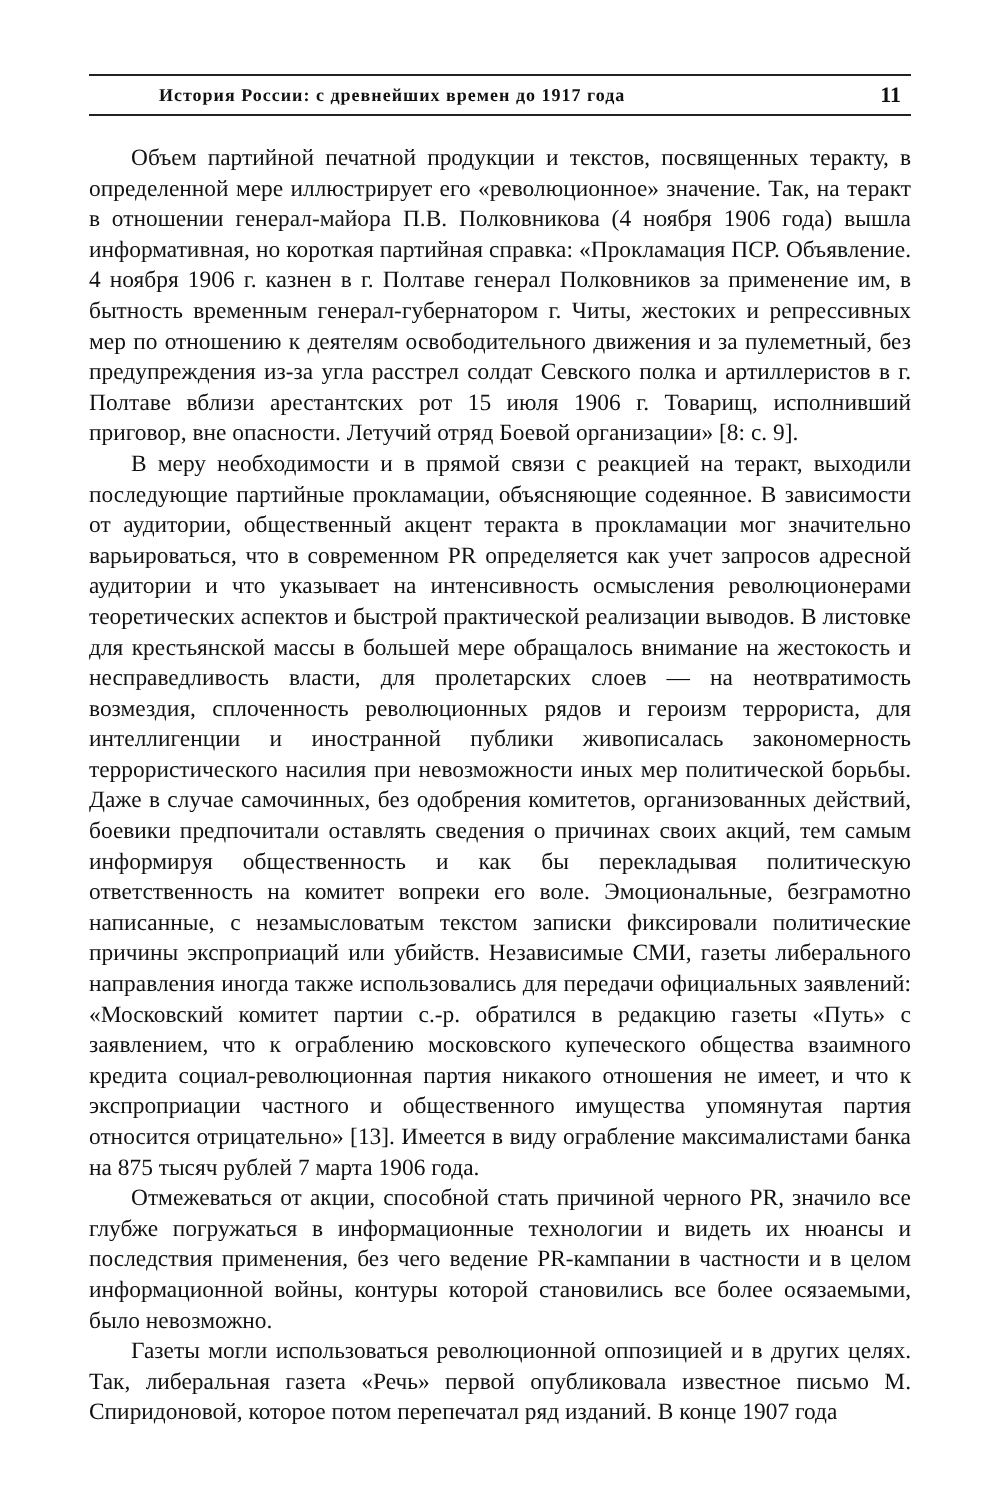История России: с древнейших времен до 1917 года 11
Объем партийной печатной продукции и текстов, посвященных теракту, в определенной мере иллюстрирует его «революционное» значение. Так, на теракт в отношении генерал-майора П.В. Полковникова (4 ноября 1906 года) вышла информативная, но короткая партийная справка: «Прокламация ПСР. Объявление. 4 ноября 1906 г. казнен в г. Полтаве генерал Полковников за применение им, в бытность временным генерал-губернатором г. Читы, жестоких и репрессивных мер по отношению к деятелям освободительного движения и за пулеметный, без предупреждения из-за угла расстрел солдат Севского полка и артиллеристов в г. Полтаве вблизи арестантских рот 15 июля 1906 г. Товарищ, исполнивший приговор, вне опасности. Летучий отряд Боевой организации» [8: с. 9].
В меру необходимости и в прямой связи с реакцией на теракт, выходили последующие партийные прокламации, объясняющие содеянное. В зависимости от аудитории, общественный акцент теракта в прокламации мог значительно варьироваться, что в современном PR определяется как учет запросов адресной аудитории и что указывает на интенсивность осмысления революционерами теоретических аспектов и быстрой практической реализации выводов. В листовке для крестьянской массы в большей мере обращалось внимание на жестокость и несправедливость власти, для пролетарских слоев — на неотвратимость возмездия, сплоченность революционных рядов и героизм террориста, для интеллигенции и иностранной публики живописалась закономерность террористического насилия при невозможности иных мер политической борьбы. Даже в случае самочинных, без одобрения комитетов, организованных действий, боевики предпочитали оставлять сведения о причинах своих акций, тем самым информируя общественность и как бы перекладывая политическую ответственность на комитет вопреки его воле. Эмоциональные, безграмотно написанные, с незамысловатым текстом записки фиксировали политические причины экспроприаций или убийств. Независимые СМИ, газеты либерального направления иногда также использовались для передачи официальных заявлений: «Московский комитет партии с.-р. обратился в редакцию газеты «Путь» с заявлением, что к ограблению московского купеческого общества взаимного кредита социал-революционная партия никакого отношения не имеет, и что к экспроприации частного и общественного имущества упомянутая партия относится отрицательно» [13]. Имеется в виду ограбление максималистами банка на 875 тысяч рублей 7 марта 1906 года.
Отмежеваться от акции, способной стать причиной черного PR, значило все глубже погружаться в информационные технологии и видеть их нюансы и последствия применения, без чего ведение PR-кампании в частности и в целом информационной войны, контуры которой становились все более осязаемыми, было невозможно.
Газеты могли использоваться революционной оппозицией и в других целях. Так, либеральная газета «Речь» первой опубликовала известное письмо М. Спиридоновой, которое потом перепечатал ряд изданий. В конце 1907 года